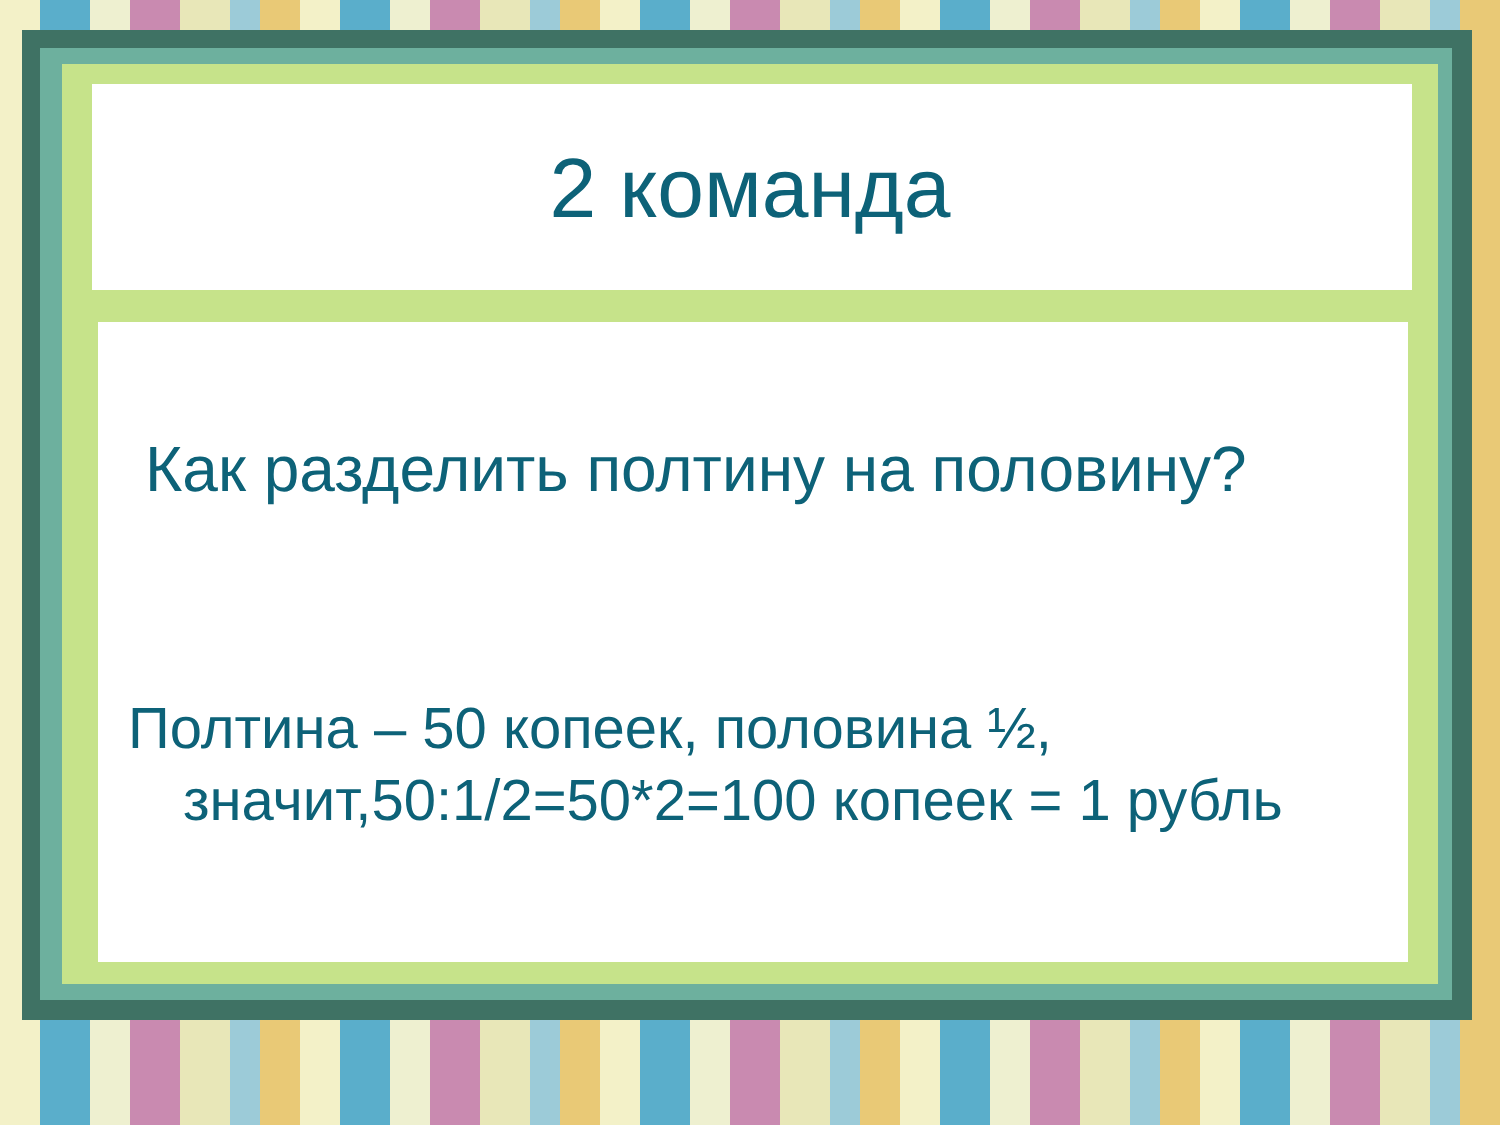2 команда
Как разделить полтину на половину?
Полтина – 50 копеек, половина ½, значит,50:1/2=50*2=100 копеек = 1 рубль